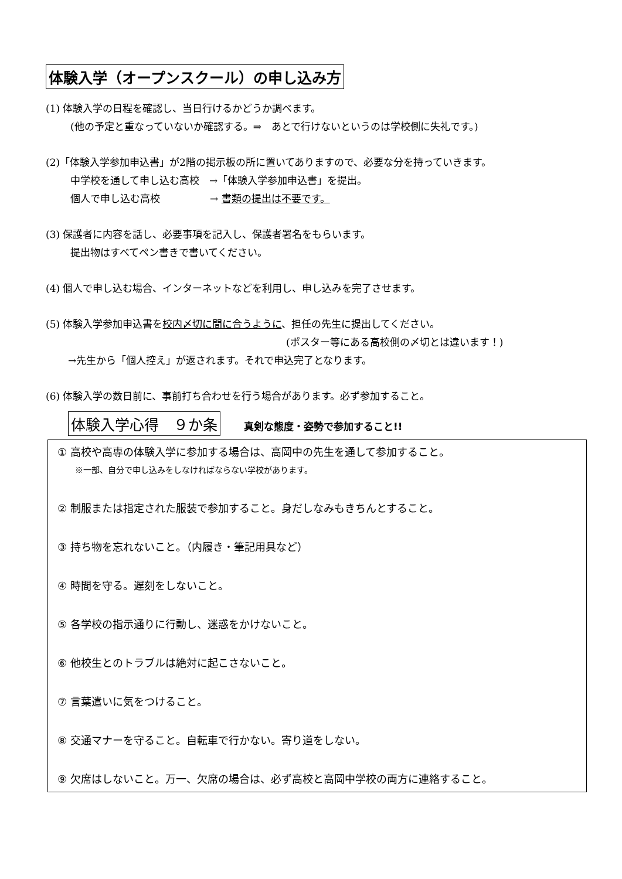体験入学（オープンスクール）の申し込み方
(1) 体験入学の日程を確認し、当日行けるかどうか調べます。
(他の予定と重なっていないか確認する。⇒　あとで行けないというのは学校側に失礼です。)
(2)「体験入学参加申込書」が2階の掲示板の所に置いてありますので、必要な分を持っていきます。
中学校を通して申し込む高校　→「体験入学参加申込書」を提出。
個人で申し込む高校　　　　　→ 書類の提出は不要です。
(3) 保護者に内容を話し、必要事項を記入し、保護者署名をもらいます。
提出物はすべてペン書きで書いてください。
(4) 個人で申し込む場合、インターネットなどを利用し、申し込みを完了させます。
(5) 体験入学参加申込書を校内〆切に間に合うように、担任の先生に提出してください。
(ポスター等にある高校側の〆切とは違います！)
→先生から「個人控え」が返されます。それで申込完了となります。
(6) 体験入学の数日前に、事前打ち合わせを行う場合があります。必ず参加すること。
体験入学心得　９か条 真剣な態度・姿勢で参加すること!!
① 高校や高専の体験入学に参加する場合は、高岡中の先生を通して参加すること。
※一部、自分で申し込みをしなければならない学校があります。
② 制服または指定された服装で参加すること。身だしなみもきちんとすること。
③ 持ち物を忘れないこと。（内履き・筆記用具など）
④ 時間を守る。遅刻をしないこと。
⑤ 各学校の指示通りに行動し、迷惑をかけないこと。
⑥ 他校生とのトラブルは絶対に起こさないこと。
⑦ 言葉遣いに気をつけること。
⑧ 交通マナーを守ること。自転車で行かない。寄り道をしない。
⑨ 欠席はしないこと。万一、欠席の場合は、必ず高校と高岡中学校の両方に連絡すること。